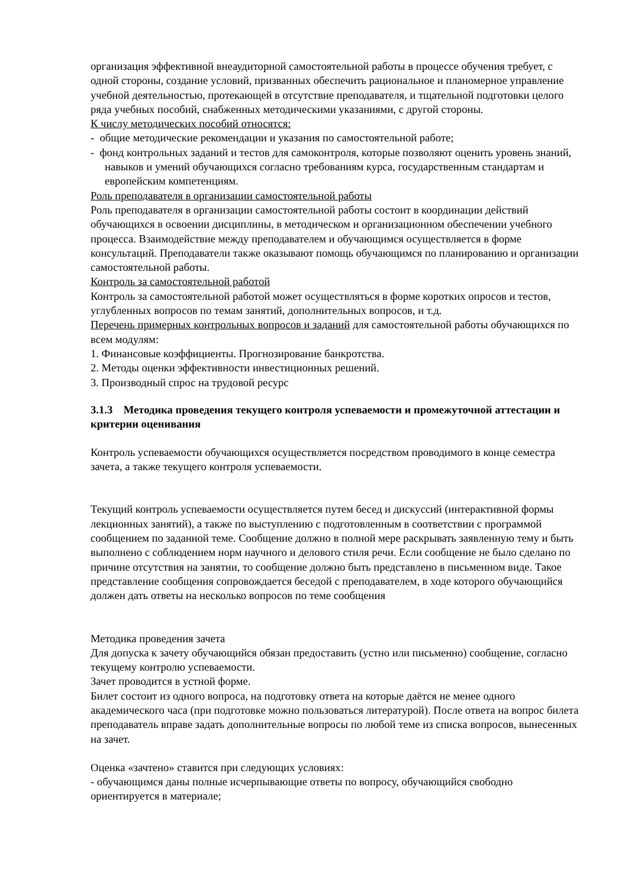организация эффективной внеаудиторной самостоятельной работы в процессе обучения требует, с одной стороны, создание условий, призванных обеспечить рациональное и планомерное управление учебной деятельностью, протекающей в отсутствие преподавателя, и тщательной подготовки целого ряда учебных пособий, снабженных методическими указаниями, с другой стороны.
К числу методических пособий относятся:
- общие методические рекомендации и указания по самостоятельной работе;
- фонд контрольных заданий и тестов для самоконтроля, которые позволяют оценить уровень знаний, навыков и умений обучающихся согласно требованиям курса, государственным стандартам и европейским компетенциям.
Роль преподавателя в организации самостоятельной работы
Роль преподавателя в организации самостоятельной работы состоит в координации действий обучающихся в освоении дисциплины, в методическом и организационном обеспечении учебного процесса. Взаимодействие между преподавателем и обучающимся осуществляется в форме консультаций. Преподаватели также оказывают помощь обучающимся по планированию и организации самостоятельной работы.
Контроль за самостоятельной работой
Контроль за самостоятельной работой может осуществляться в форме коротких опросов и тестов, углубленных вопросов по темам занятий, дополнительных вопросов, и т.д.
Перечень примерных контрольных вопросов и заданий для самостоятельной работы обучающихся по всем модулям:
1. Финансовые коэффициенты. Прогнозирование банкротства.
2. Методы оценки эффективности инвестиционных решений.
3. Производный спрос на трудовой ресурс
3.1.3 Методика проведения текущего контроля успеваемости и промежуточной аттестации и критерии оценивания
Контроль успеваемости обучающихся осуществляется посредством проводимого в конце семестра зачета, а также текущего контроля успеваемости.
Текущий контроль успеваемости осуществляется путем бесед и дискуссий (интерактивной формы лекционных занятий), а также по выступлению с подготовленным в соответствии с программой сообщением по заданной теме. Сообщение должно в полной мере раскрывать заявленную тему и быть выполнено с соблюдением норм научного и делового стиля речи. Если сообщение не было сделано по причине отсутствия на занятии, то сообщение должно быть представлено в письменном виде. Такое представление сообщения сопровождается беседой с преподавателем, в ходе которого обучающийся должен дать ответы на несколько вопросов по теме сообщения
Методика проведения зачета
Для допуска к зачету обучающийся обязан предоставить (устно или письменно) сообщение, согласно текущему контролю успеваемости.
Зачет проводится в устной форме.
Билет состоит из одного вопроса, на подготовку ответа на которые даётся не менее одного академического часа (при подготовке можно пользоваться литературой). После ответа на вопрос билета преподаватель вправе задать дополнительные вопросы по любой теме из списка вопросов, вынесенных на зачет.
Оценка «зачтено» ставится при следующих условиях:
- обучающимся даны полные исчерпывающие ответы по вопросу, обучающийся свободно ориентируется в материале;